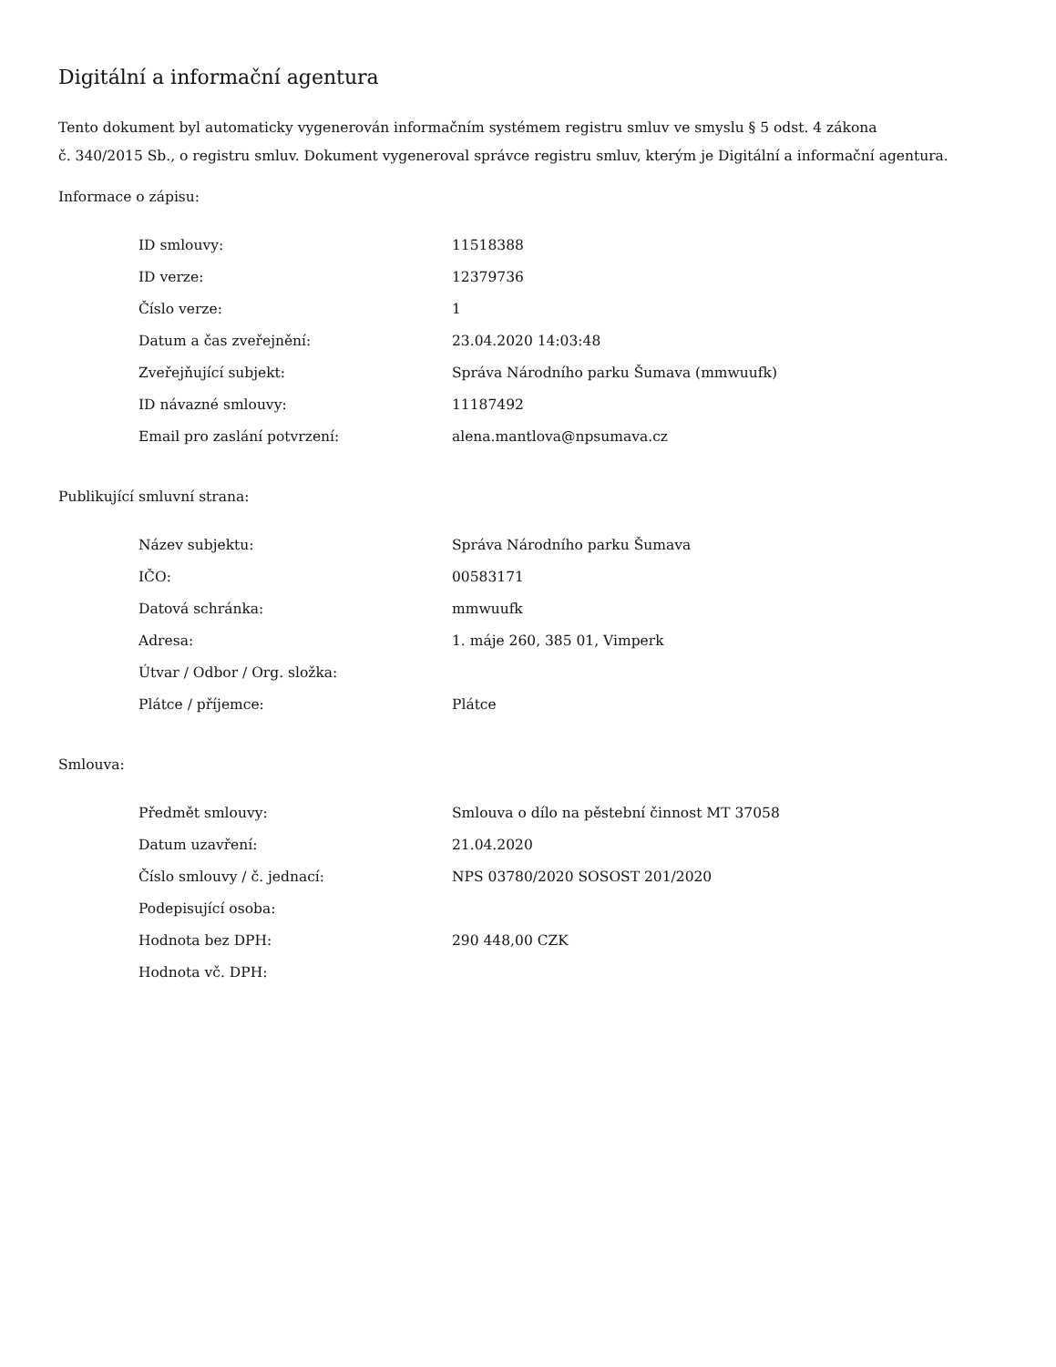Digitální a informační agentura
Tento dokument byl automaticky vygenerován informačním systémem registru smluv ve smyslu § 5 odst. 4 zákona
č. 340/2015 Sb., o registru smluv. Dokument vygeneroval správce registru smluv, kterým je Digitální a informační agentura.
Informace o zápisu:
| ID smlouvy: | 11518388 |
| ID verze: | 12379736 |
| Číslo verze: | 1 |
| Datum a čas zveřejnění: | 23.04.2020 14:03:48 |
| Zveřejňující subjekt: | Správa Národního parku Šumava (mmwuufk) |
| ID návazné smlouvy: | 11187492 |
| Email pro zaslání potvrzení: | alena.mantlova@npsumava.cz |
Publikující smluvní strana:
| Název subjektu: | Správa Národního parku Šumava |
| IČO: | 00583171 |
| Datová schránka: | mmwuufk |
| Adresa: | 1. máje 260, 385 01, Vimperk |
| Útvar / Odbor / Org. složka: | |
| Plátce / příjemce: | Plátce |
Smlouva:
| Předmět smlouvy: | Smlouva o dílo na pěstební činnost MT 37058 |
| Datum uzavření: | 21.04.2020 |
| Číslo smlouvy / č. jednací: | NPS 03780/2020 SOSOST 201/2020 |
| Podepisující osoba: | |
| Hodnota bez DPH: | 290 448,00 CZK |
| Hodnota vč. DPH: | |